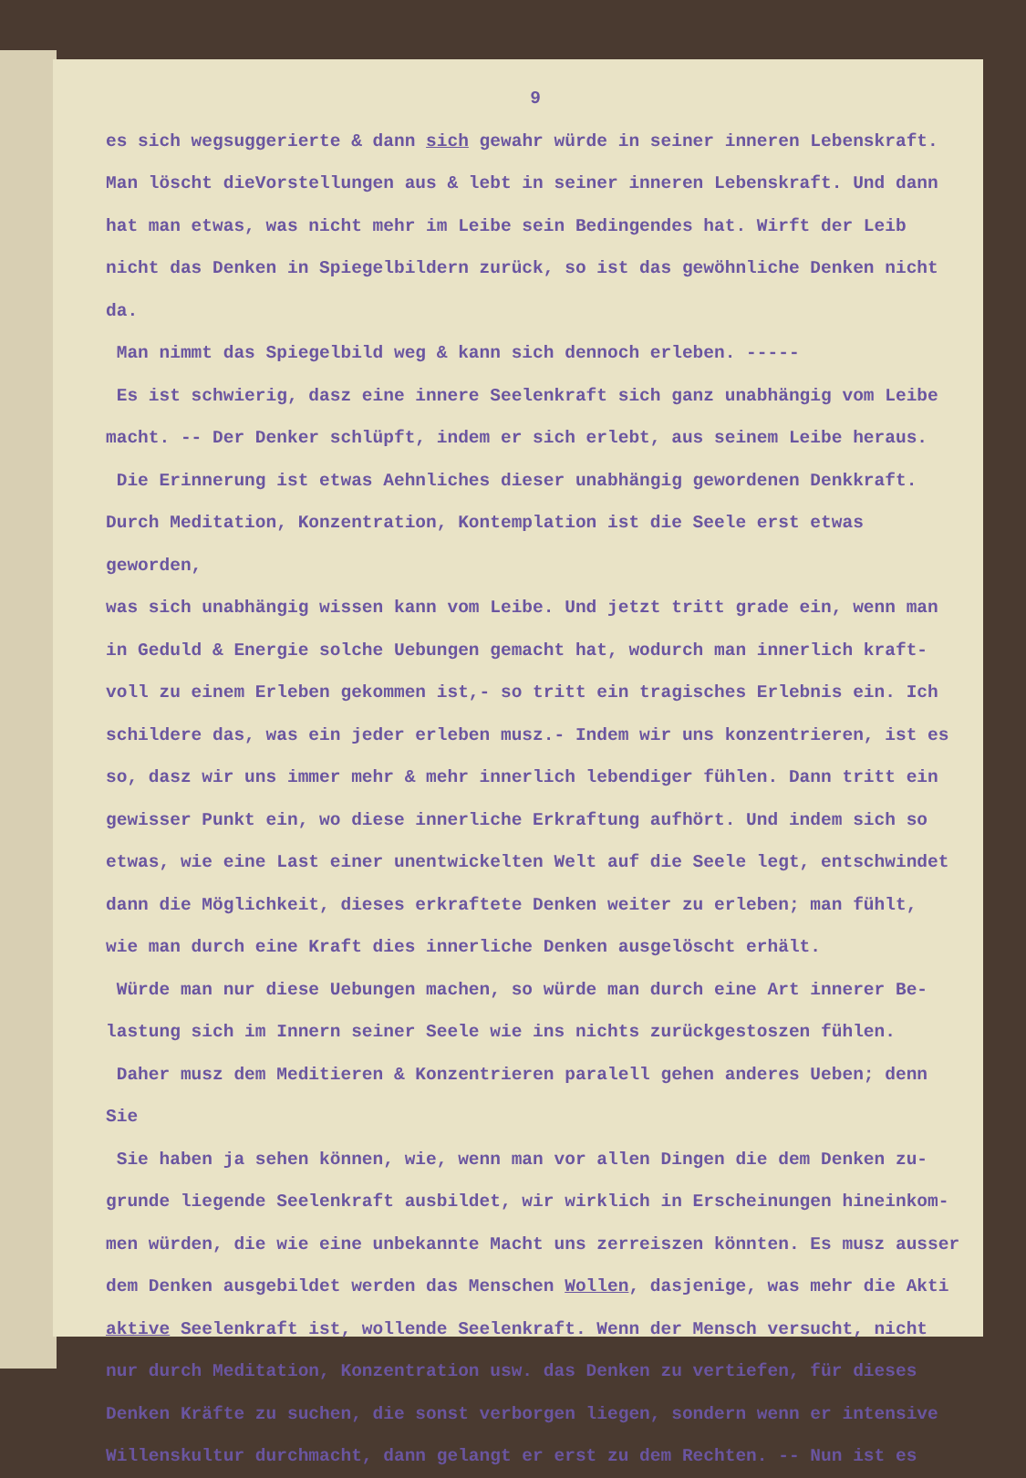9
es sich wegsuggerierte & dann sich gewahr würde in seiner inneren Lebenskraft.
Man löscht dieVorstellungen aus & lebt in seiner inneren Lebenskraft. Und dann
hat man etwas, was nicht mehr im Leibe sein Bedingendes hat. Wirft der Leib
nicht das Denken in Spiegelbildern zurück, so ist das gewöhnliche Denken nicht da.
Man nimmt das Spiegelbild weg & kann sich dennoch erleben. -----
Es ist schwierig, dasz eine innere Seelenkraft sich ganz unabhängig vom Leibe
macht. -- Der Denker schlüpft, indem er sich erlebt, aus seinem Leibe heraus.
Die Erinnerung ist etwas Aehnliches dieser unabhängig gewordenen Denkkraft.
Durch Meditation, Konzentration, Kontemplation ist die Seele erst etwas geworden,
was sich unabhängig wissen kann vom Leibe. Und jetzt tritt grade ein, wenn man
in Geduld & Energie solche Uebungen gemacht hat, wodurch man innerlich kraft-
voll zu einem Erleben gekommen ist,- so tritt ein tragisches Erlebnis ein. Ich
schildere das, was ein jeder erleben musz.- Indem wir uns konzentrieren, ist es
so, dasz wir uns immer mehr & mehr innerlich lebendiger fühlen. Dann tritt ein
gewisser Punkt ein, wo diese innerliche Erkraftung aufhört. Und indem sich so
etwas, wie eine Last einer unentwickelten Welt auf die Seele legt, entschwindet
dann die Möglichkeit, dieses erkraftete Denken weiter zu erleben; man fühlt,
wie man durch eine Kraft dies innerliche Denken ausgelöscht erhält.
Würde man nur diese Uebungen machen, so würde man durch eine Art innerer Be-
lastung sich im Innern seiner Seele wie ins nichts zurückgestoszen fühlen.
Daher musz dem Meditieren & Konzentrieren paralell gehen anderes Ueben; denn Sie
Sie haben ja sehen können, wie, wenn man vor allen Dingen die dem Denken zu-
grunde liegende Seelenkraft ausbildet, wir wirklich in Erscheinungen hineinkom-
men würden, die wie eine unbekannte Macht uns zerreiszen könnten. Es musz ausser
dem Denken ausgebildet werden das Menschen Wollen, dasjenige, was mehr die Akti
aktive Seelenkraft ist, wollende Seelenkraft. Wenn der Mensch versucht, nicht
nur durch Meditation, Konzentration usw. das Denken zu vertiefen, für dieses
Denken Kräfte zu suchen, die sonst verborgen liegen, sondern wenn er intensive
Willenskultur durchmacht, dann gelangt er erst zu dem Rechten. -- Nun ist es